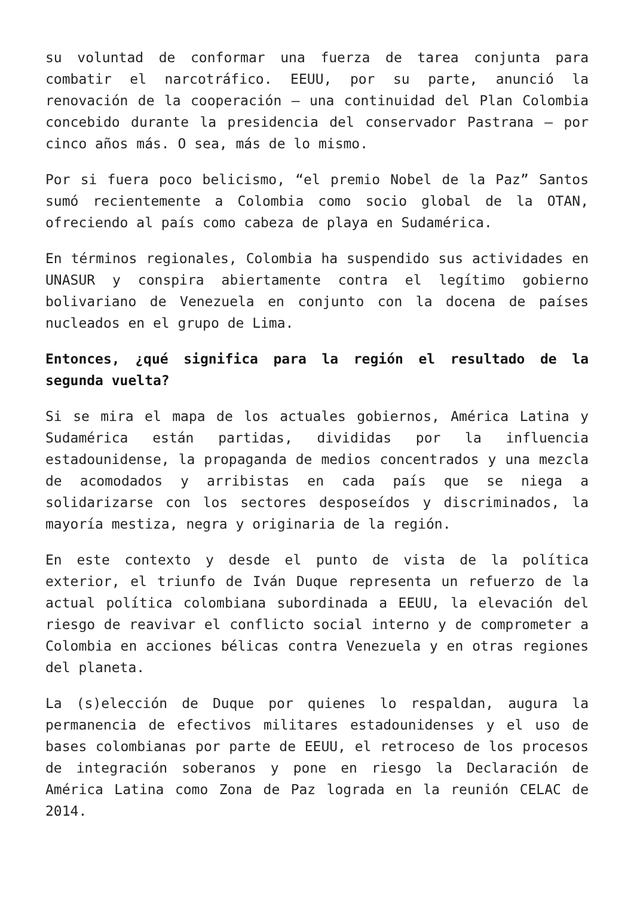su voluntad de conformar una fuerza de tarea conjunta para combatir el narcotráfico. EEUU, por su parte, anunció la renovación de la cooperación – una continuidad del Plan Colombia concebido durante la presidencia del conservador Pastrana – por cinco años más. O sea, más de lo mismo.
Por si fuera poco belicismo, “el premio Nobel de la Paz” Santos sumó recientemente a Colombia como socio global de la OTAN, ofreciendo al país como cabeza de playa en Sudamérica.
En términos regionales, Colombia ha suspendido sus actividades en UNASUR y conspira abiertamente contra el legítimo gobierno bolivariano de Venezuela en conjunto con la docena de países nucleados en el grupo de Lima.
Entonces, ¿qué significa para la región el resultado de la segunda vuelta?
Si se mira el mapa de los actuales gobiernos, América Latina y Sudamérica están partidas, divididas por la influencia estadounidense, la propaganda de medios concentrados y una mezcla de acomodados y arribistas en cada país que se niega a solidarizarse con los sectores desposeídos y discriminados, la mayoría mestiza, negra y originaria de la región.
En este contexto y desde el punto de vista de la política exterior, el triunfo de Iván Duque representa un refuerzo de la actual política colombiana subordinada a EEUU, la elevación del riesgo de reavivar el conflicto social interno y de comprometer a Colombia en acciones bélicas contra Venezuela y en otras regiones del planeta.
La (s)elección de Duque por quienes lo respaldan, augura la permanencia de efectivos militares estadounidenses y el uso de bases colombianas por parte de EEUU, el retroceso de los procesos de integración soberanos y pone en riesgo la Declaración de América Latina como Zona de Paz lograda en la reunión CELAC de 2014.